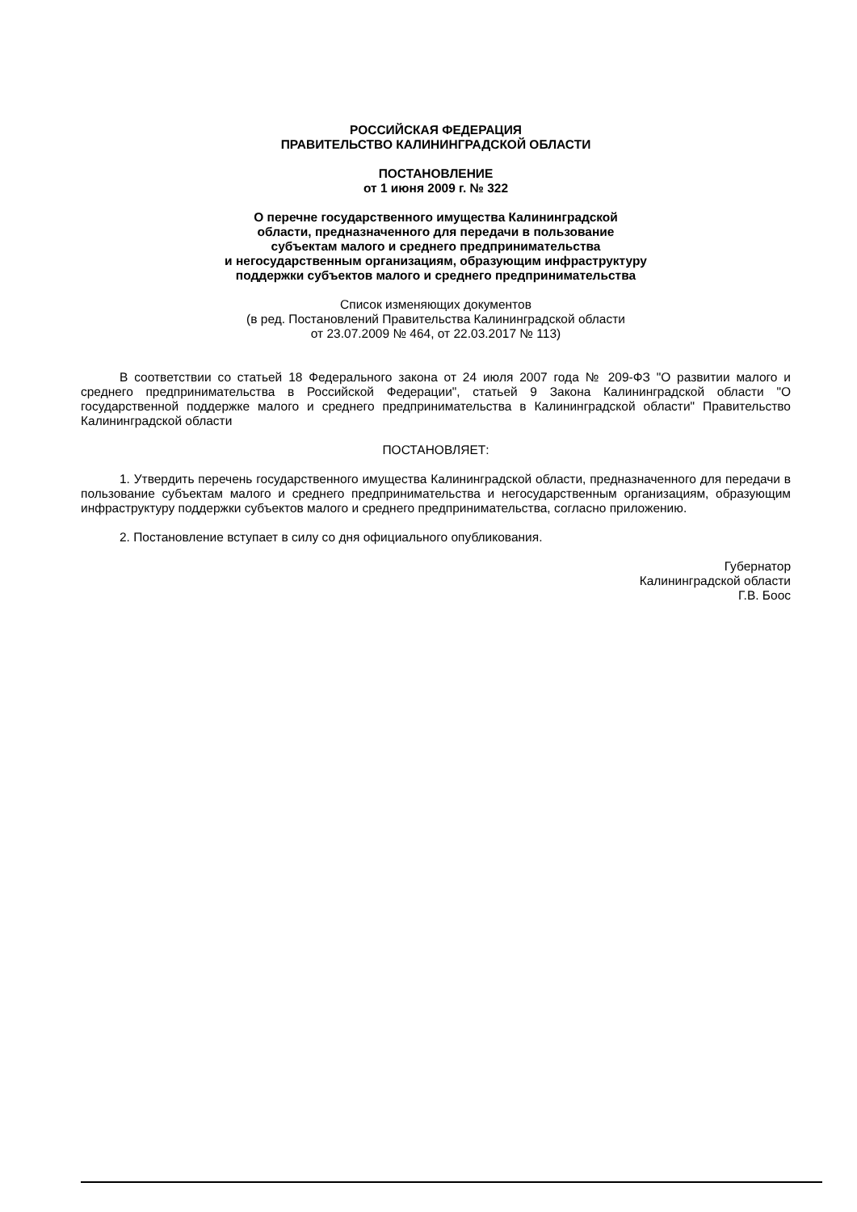РОССИЙСКАЯ ФЕДЕРАЦИЯ
ПРАВИТЕЛЬСТВО КАЛИНИНГРАДСКОЙ ОБЛАСТИ
ПОСТАНОВЛЕНИЕ
от 1 июня 2009 г. № 322
О перечне государственного имущества Калининградской
области, предназначенного для передачи в пользование
субъектам малого и среднего предпринимательства
и негосударственным организациям, образующим инфраструктуру
поддержки субъектов малого и среднего предпринимательства
Список изменяющих документов
(в ред. Постановлений Правительства Калининградской области
от 23.07.2009 № 464, от 22.03.2017 № 113)
В соответствии со статьей 18 Федерального закона от 24 июля 2007 года № 209-ФЗ "О развитии малого и среднего предпринимательства в Российской Федерации", статьей 9 Закона Калининградской области "О государственной поддержке малого и среднего предпринимательства в Калининградской области" Правительство Калининградской области
ПОСТАНОВЛЯЕТ:
1. Утвердить перечень государственного имущества Калининградской области, предназначенного для передачи в пользование субъектам малого и среднего предпринимательства и негосударственным организациям, образующим инфраструктуру поддержки субъектов малого и среднего предпринимательства, согласно приложению.
2. Постановление вступает в силу со дня официального опубликования.
Губернатор
Калининградской области
Г.В. Боос